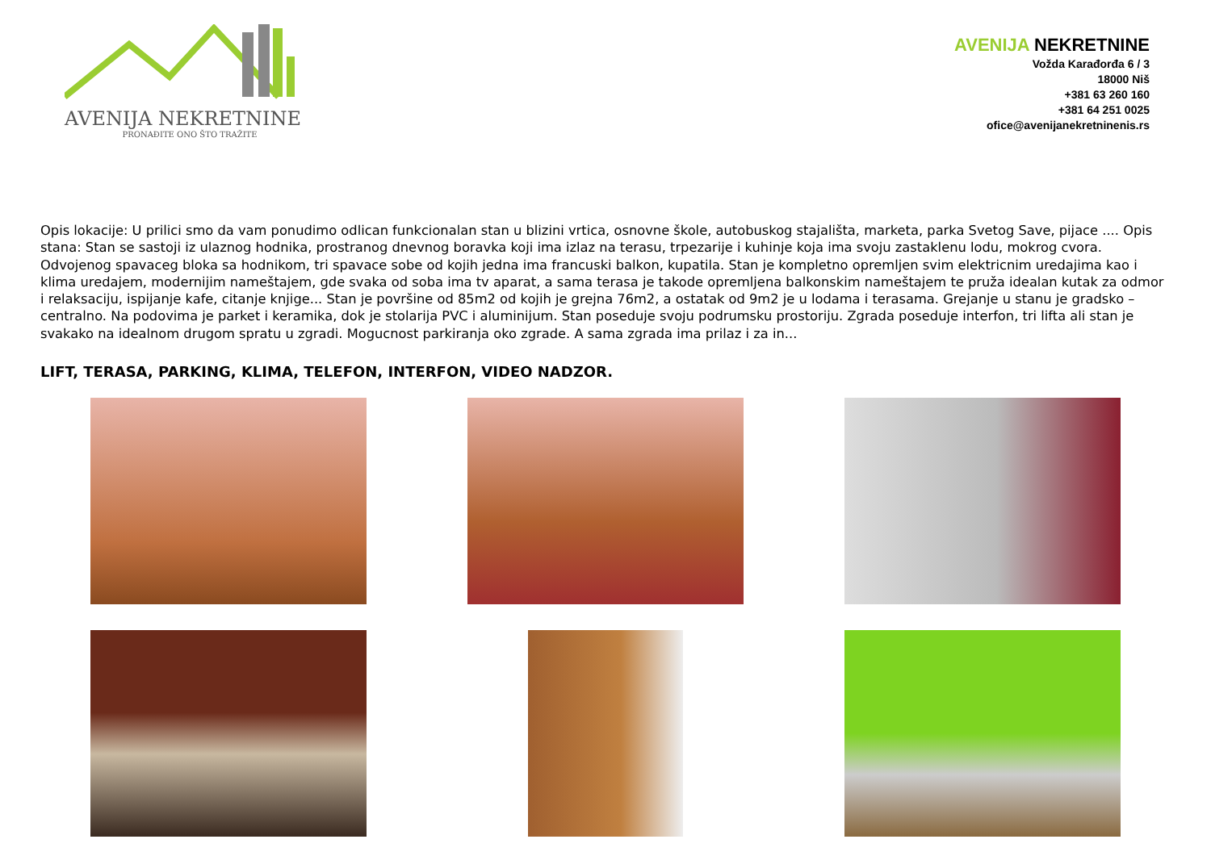AVENIJA NEKRETNINE
PRONAĐITE ONO ŠTO TRAŽITE
AVENIJA NEKRETNINE
Vožda Karađorđa 6 / 3
18000 Niš
+381 63 260 160
+381 64 251 0025
ofice@avenijanekretninenis.rs
Opis lokacije: U prilici smo da vam ponudimo odlican funkcionalan stan u blizini vrtica, osnovne škole, autobuskog stajališta, marketa, parka Svetog Save, pijace .... Opis stana: Stan se sastoji iz ulaznog hodnika, prostranog dnevnog boravka koji ima izlaz na terasu, trpezarije i kuhinje koja ima svoju zastaklenu lodu, mokrog cvora. Odvojenog spavaceg bloka sa hodnikom, tri spavace sobe od kojih jedna ima francuski balkon, kupatila. Stan je kompletno opremljen svim elektricnim uredajima kao i klima uredajem, modernijim nameštajem, gde svaka od soba ima tv aparat, a sama terasa je takode opremljena balkonskim nameštajem te pruža idealan kutak za odmor i relaksaciju, ispijanje kafe, citanje knjige... Stan je površine od 85m2 od kojih je grejna 76m2, a ostatak od 9m2 je u lodama i terasama. Grejanje u stanu je gradsko – centralno. Na podovima je parket i keramika, dok je stolarija PVC i aluminijum. Stan poseduje svoju podrumsku prostoriju. Zgrada poseduje interfon, tri lifta ali stan je svakako na idealnom drugom spratu u zgradi. Mogucnost parkiranja oko zgrade. A sama zgrada ima prilaz i za in...
LIFT, TERASA, PARKING, KLIMA, TELEFON, INTERFON, VIDEO NADZOR.